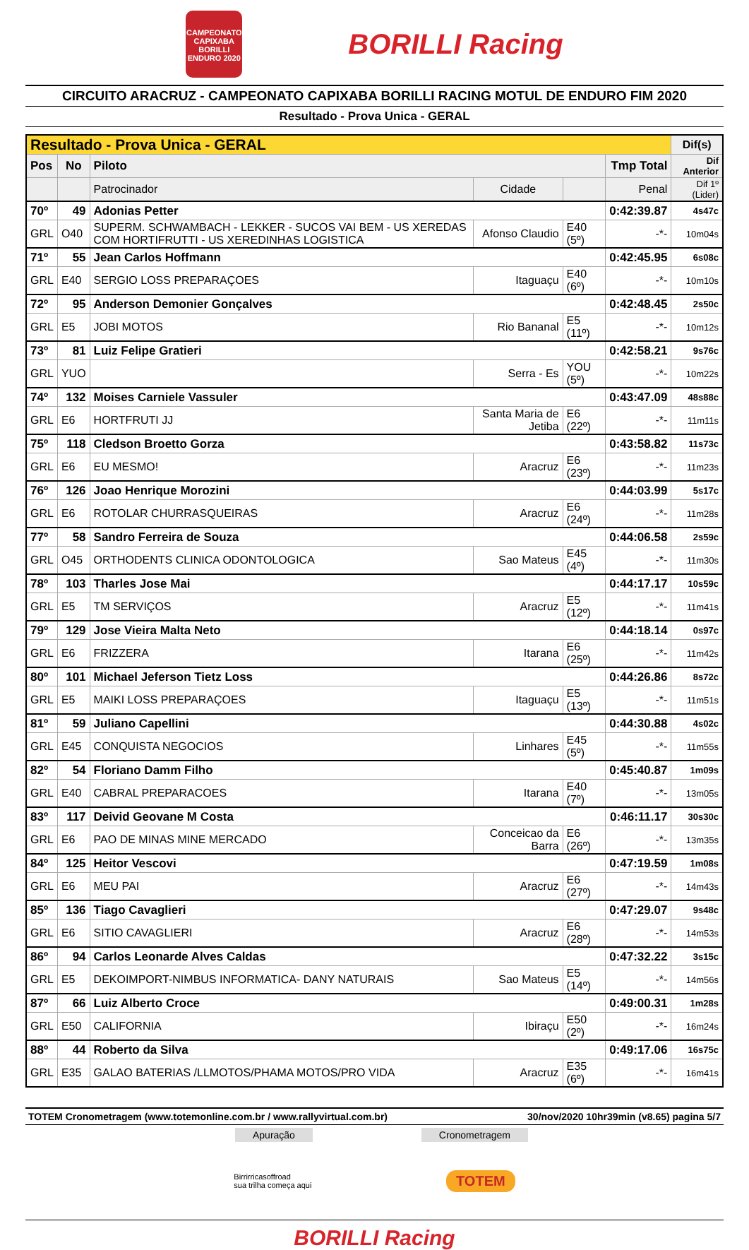CAMPEONATO CAPIXABA BORILLI ENDURO 2020
BORILLI Racing
CIRCUITO ARACRUZ - CAMPEONATO CAPIXABA BORILLI RACING MOTUL DE ENDURO FIM 2020
Resultado - Prova Unica - GERAL
| Resultado - Prova Unica - GERAL | | | | | | Dif(s) |
| --- | --- | --- | --- | --- | --- | --- |
| Pos | No | Piloto | | | Tmp Total | Dif Anterior |
| | | Patrocinador | Cidade | | Penal | Dif 1º (Lider) |
| 70º | 49 | Adonias Petter | | | 0:42:39.87 | 4s47c |
| GRL | O40 | SUPERM. SCHWAMBACH - LEKKER - SUCOS VAI BEM - US XEREDAS COM HORTIFRUTTI - US XEREDINHAS LOGISTICA | Afonso Claudio | E40 (5º) | -*- | 10m04s |
| 71º | 55 | Jean Carlos Hoffmann | | | 0:42:45.95 | 6s08c |
| GRL | E40 | SERGIO LOSS PREPARAÇOES | Itaguaçu | E40 (6º) | -*- | 10m10s |
| 72º | 95 | Anderson Demonier Gonçalves | | | 0:42:48.45 | 2s50c |
| GRL | E5 | JOBI MOTOS | Rio Bananal | E5 (11º) | -*- | 10m12s |
| 73º | 81 | Luiz Felipe Gratieri | | | 0:42:58.21 | 9s76c |
| GRL | YUO | | Serra - Es | YOU (5º) | -*- | 10m22s |
| 74º | 132 | Moises Carniele Vassuler | | | 0:43:47.09 | 48s88c |
| GRL | E6 | HORTFRUTI JJ | Santa Maria de Jetiba | E6 (22º) | -*- | 11m11s |
| 75º | 118 | Cledson Broetto Gorza | | | 0:43:58.82 | 11s73c |
| GRL | E6 | EU MESMO! | Aracruz | E6 (23º) | -*- | 11m23s |
| 76º | 126 | Joao Henrique Morozini | | | 0:44:03.99 | 5s17c |
| GRL | E6 | ROTOLAR CHURRASQUEIRAS | Aracruz | E6 (24º) | -*- | 11m28s |
| 77º | 58 | Sandro Ferreira de Souza | | | 0:44:06.58 | 2s59c |
| GRL | O45 | ORTHODENTS CLINICA ODONTOLOGICA | Sao Mateus | E45 (4º) | -*- | 11m30s |
| 78º | 103 | Tharles Jose Mai | | | 0:44:17.17 | 10s59c |
| GRL | E5 | TM SERVIÇOS | Aracruz | E5 (12º) | -*- | 11m41s |
| 79º | 129 | Jose Vieira Malta Neto | | | 0:44:18.14 | 0s97c |
| GRL | E6 | FRIZZERA | Itarana | E6 (25º) | -*- | 11m42s |
| 80º | 101 | Michael Jeferson Tietz Loss | | | 0:44:26.86 | 8s72c |
| GRL | E5 | MAIKI LOSS PREPARAÇOES | Itaguaçu | E5 (13º) | -*- | 11m51s |
| 81º | 59 | Juliano Capellini | | | 0:44:30.88 | 4s02c |
| GRL | E45 | CONQUISTA NEGOCIOS | Linhares | E45 (5º) | -*- | 11m55s |
| 82º | 54 | Floriano Damm Filho | | | 0:45:40.87 | 1m09s |
| GRL | E40 | CABRAL PREPARACOES | Itarana | E40 (7º) | -*- | 13m05s |
| 83º | 117 | Deivid Geovane M Costa | | | 0:46:11.17 | 30s30c |
| GRL | E6 | PAO DE MINAS MINE MERCADO | Conceicao da Barra | E6 (26º) | -*- | 13m35s |
| 84º | 125 | Heitor Vescovi | | | 0:47:19.59 | 1m08s |
| GRL | E6 | MEU PAI | Aracruz | E6 (27º) | -*- | 14m43s |
| 85º | 136 | Tiago Cavaglieri | | | 0:47:29.07 | 9s48c |
| GRL | E6 | SITIO CAVAGLIERI | Aracruz | E6 (28º) | -*- | 14m53s |
| 86º | 94 | Carlos Leonarde Alves Caldas | | | 0:47:32.22 | 3s15c |
| GRL | E5 | DEKOIMPORT-NIMBUS INFORMATICA- DANY NATURAIS | Sao Mateus | E5 (14º) | -*- | 14m56s |
| 87º | 66 | Luiz Alberto Croce | | | 0:49:00.31 | 1m28s |
| GRL | E50 | CALIFORNIA | Ibiraçu | E50 (2º) | -*- | 16m24s |
| 88º | 44 | Roberto da Silva | | | 0:49:17.06 | 16s75c |
| GRL | E35 | GALAO BATERIAS /LLMOTOS/PHAMA MOTOS/PRO VIDA | Aracruz | E35 (6º) | -*- | 16m41s |
TOTEM Cronometragem (www.totemonline.com.br / www.rallyvirtual.com.br) 30/nov/2020 10hr39min (v8.65) pagina 5/7
Apuração Cronometragem
Birrirricasoffroad
sua trilha começa aqui
TOTEM
BORILLI Racing